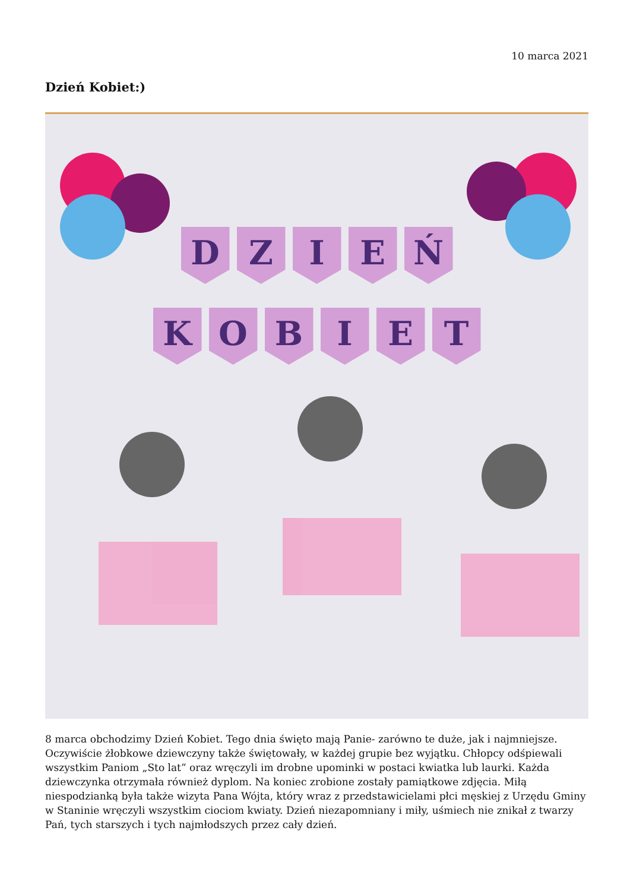10 marca 2021
Dzień Kobiet:)
D Z I E Ń
K O B I E T
8 marca obchodzimy Dzień Kobiet. Tego dnia święto mają Panie- zarówno te duże, jak i najmniejsze. Oczywiście żłobkowe dziewczyny także świętowały, w każdej grupie bez wyjątku. Chłopcy odśpiewali wszystkim Paniom „Sto lat” oraz wręczyli im drobne upominki w postaci kwiatka lub laurki. Każda dziewczynka otrzymała również dyplom. Na koniec zrobione zostały pamiątkowe zdjęcia. Miłą niespodzianką była także wizyta Pana Wójta, który wraz z przedstawicielami płci męskiej z Urzędu Gminy w Staninie wręczyli wszystkim ciociom kwiaty. Dzień niezapomniany i miły, uśmiech nie znikał z twarzy Pań, tych starszych i tych najmłodszych przez cały dzień.